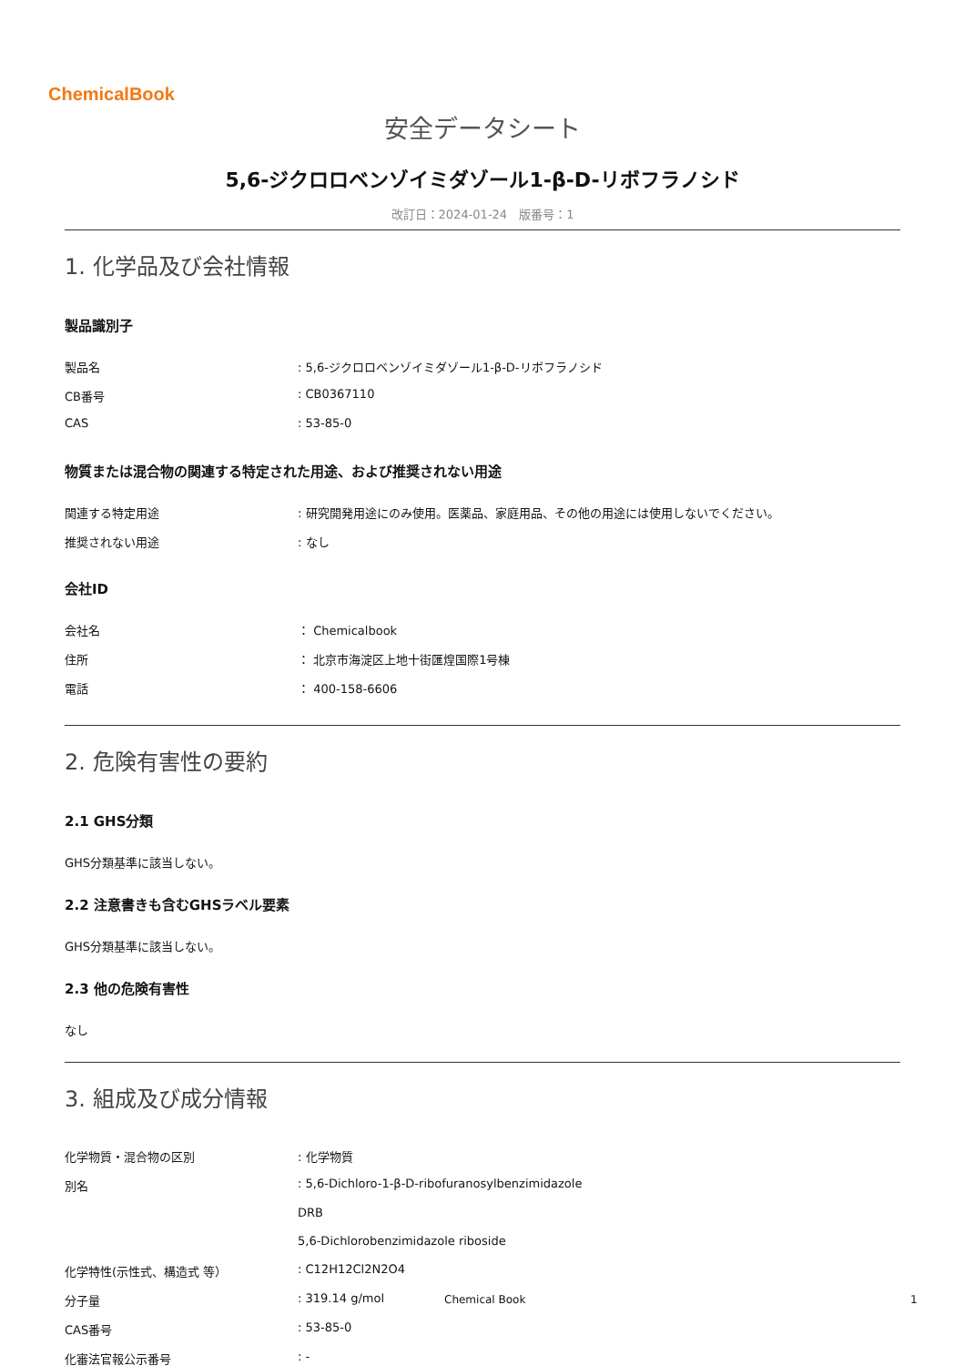ChemicalBook
安全データシート
5,6-ジクロロベンゾイミダゾール1-β-D-リボフラノシド
改訂日：2024-01-24　版番号：1
1. 化学品及び会社情報
製品識別子
| 製品名 | : 5,6-ジクロロベンゾイミダゾール1-β-D-リボフラノシド |
| CB番号 | : CB0367110 |
| CAS | : 53-85-0 |
物質または混合物の関連する特定された用途、および推奨されない用途
| 関連する特定用途 | : 研究開発用途にのみ使用。医薬品、家庭用品、その他の用途には使用しないでください。 |
| 推奨されない用途 | : なし |
会社ID
| 会社名 | ： Chemicalbook |
| 住所 | ： 北京市海淀区上地十街匯煌国際1号棟 |
| 電話 | ： 400-158-6606 |
2. 危険有害性の要約
2.1 GHS分類
GHS分類基準に該当しない。
2.2 注意書きも含むGHSラベル要素
GHS分類基準に該当しない。
2.3 他の危険有害性
なし
3. 組成及び成分情報
| 化学物質・混合物の区別 | : 化学物質 |
| 別名 | : 5,6-Dichloro-1-β-D-ribofuranosylbenzimidazole |
| | DRB |
| | 5,6-Dichlorobenzimidazole riboside |
| 化学特性(示性式、構造式 等） | : C12H12Cl2N2O4 |
| 分子量 | : 319.14 g/mol |
| CAS番号 | : 53-85-0 |
| 化審法官報公示番号 | : - |
Chemical Book 1